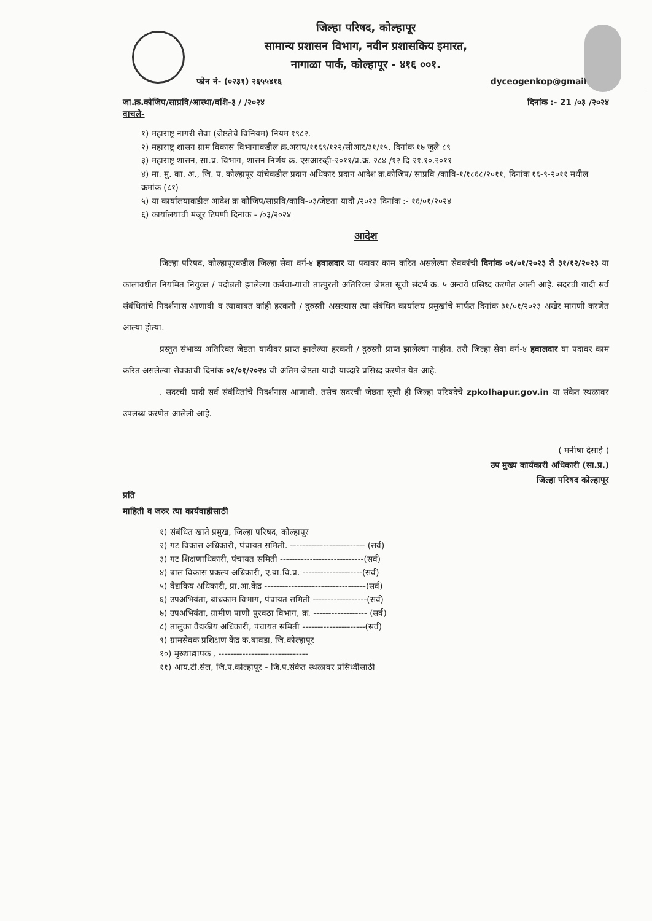जिल्हा परिषद, कोल्हापूर
सामान्य प्रशासन विभाग, नवीन प्रशासकिय इमारत,
नागाळा पार्क, कोल्हापूर - ४१६ ००१.
फोन नं- (०२३१) २६५५४१६ dyceogenkop@gmail.com
जा.क्र.कोजिप/साप्रवि/आस्था/वशि-३ / /२०२४ दिनांक :- 21 /०३ /२०२४
वाचले-
१) महाराष्ट्र नागरी सेवा (जेष्ठतेचे विनियम) नियम १९८२.
२) महाराष्ट्र शासन ग्राम विकास विभागाकडील क्र.अराप/११६९/१२२/सीआर/३१/१५, दिनांक १७ जुलै ८९
३) महाराष्ट्र शासन, सा.प्र. विभाग, शासन निर्णय क्र. एसआरव्ही-२०११/प्र.क्र. २८४ /१२ दि २१.१०.२०११
४) मा. मु. का. अ., जि. प. कोल्हापूर यांचेकडील प्रदान अधिकार प्रदान आदेश क्र.कोजिप/ साप्रवि /कावि-१/१८६८/२०११, दिनांक १६-९-२०११ मधील क्रमांक (८१)
५) या कार्यालयाकडील आदेश क्र कोजिप/साप्रवि/कावि-०३/जेष्टता यादी /२०२३ दिनांक :- १६/०१/२०२४
६) कार्यालयाची मंजूर टिपणी दिनांक - /०३/२०२४
आदेश
जिल्हा परिषद, कोल्हापूरकडील जिल्हा सेवा वर्ग-४ हवालदार या पदावर काम करित असलेल्या सेवकांची दिनांक ०१/०१/२०२३ ते ३१/१२/२०२३ या कालावधीत नियमित नियुक्त / पदोन्नती झालेल्या कर्मचा-यांची तात्पुरती अतिरिक्त जेष्ठता सूची संदर्भ क्र. ५ अन्वये प्रसिध्द करणेत आली आहे. सदरची यादी सर्व संबंधितांचे निदर्शनास आणावी व त्याबाबत कांही हरकती / दुरुस्ती असल्यास त्या संबंधित कार्यालय प्रमुखांचे मार्फत दिनांक ३१/०१/२०२३ अखेर मागणी करणेत आल्या होत्या.
प्रस्तुत संभाव्य अतिरिक्त जेष्ठता यादीवर प्राप्त झालेल्या हरकती / दुरुस्ती प्राप्त झालेल्या नाहीत. तरी जिल्हा सेवा वर्ग-४ हवालदार या पदावर काम करित असलेल्या सेवकांची दिनांक ०१/०१/२०२४ ची अंतिम जेष्ठता यादी याव्दारे प्रसिध्द करणेत येत आहे.
. सदरची यादी सर्व संबंधितांचे निदर्शनास आणावी. तसेच सदरची जेष्ठता सूची ही जिल्हा परिषदेचे zpkolhapur.gov.in या संकेत स्थळावर उपलब्ध करणेत आलेली आहे.
( मनीषा देसाई )
उप मुख्य कार्यकारी अधिकारी (सा.प्र.)
जिल्हा परिषद कोल्हापूर
प्रति
माहिती व जरुर त्या कार्यवाहीसाठी
१) संबंधित खाते प्रमुख, जिल्हा परिषद, कोल्हापूर
२) गट विकास अधिकारी, पंचायत समिती. ------------------------- (सर्व)
३) गट शिक्षणाधिकारी, पंचायत समिती ----------------------------(सर्व)
४) बाल विकास प्रकल्प अधिकारी, ए.बा.वि.प्र. --------------------(सर्व)
५) वैद्यकिय अधिकारी, प्रा.आ.केंद्र ----------------------------------(सर्व)
६) उपअभियंता, बांधकाम विभाग, पंचायत समिती ------------------(सर्व)
७) उपअभियंता, ग्रामीण पाणी पुरवठा विभाग, क्र. ------------------ (सर्व)
८) तालुका वैद्यकीय अधिकारी, पंचायत समिती ---------------------(सर्व)
९) ग्रामसेवक प्रशिक्षण केंद्र क.बावडा, जि.कोल्हापूर
१०) मुख्याद्यापक , ------------------------------
११) आय.टी.सेल, जि.प.कोल्हापूर - जि.प.संकेत स्थळावर प्रसिध्दीसाठी